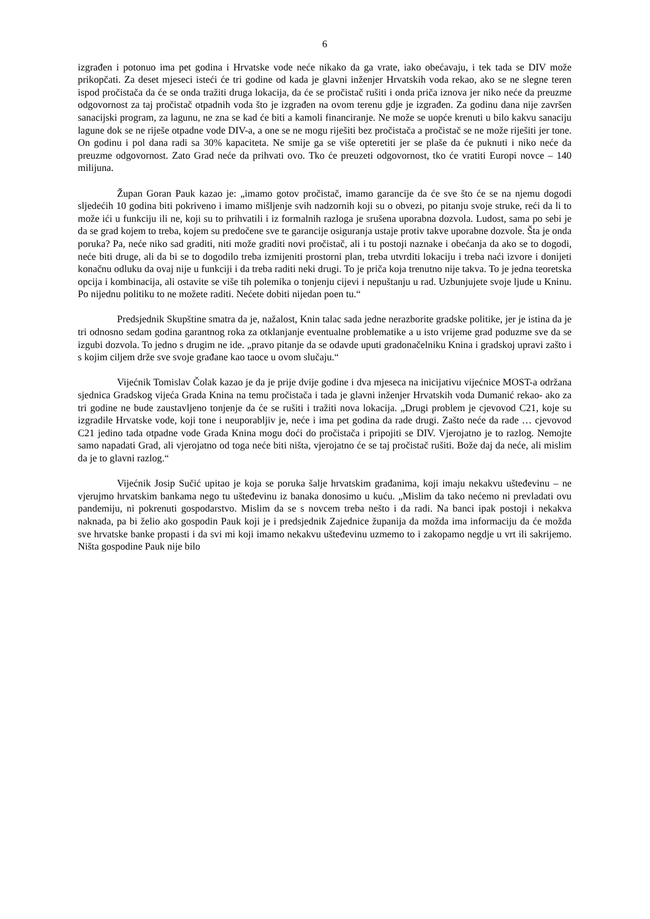6
izgrađen i potonuo ima pet godina i Hrvatske vode neće nikako da ga vrate, iako obećavaju, i tek tada se DIV može prikopčati. Za deset mjeseci isteći će tri godine od kada je glavni inženjer Hrvatskih voda rekao, ako se ne slegne teren ispod pročistača da će se onda tražiti druga lokacija, da će se pročistač rušiti i onda priča iznova jer niko neće da preuzme odgovornost za taj pročistač otpadnih voda što je izgrađen na ovom terenu gdje je izgrađen. Za godinu dana nije završen sanacijski program, za lagunu, ne zna se kad će biti a kamoli financiranje. Ne može se uopće krenuti u bilo kakvu sanaciju lagune dok se ne riješe otpadne vode DIV-a, a one se ne mogu riješiti bez pročistača a pročistač se ne može riješiti jer tone. On godinu i pol dana radi sa 30% kapaciteta. Ne smije ga se više opteretiti jer se plaše da će puknuti i niko neće da preuzme odgovornost. Zato Grad neće da prihvati ovo. Tko će preuzeti odgovornost, tko će vratiti Europi novce – 140 milijuna.
Župan Goran Pauk kazao je: „imamo gotov pročistač, imamo garancije da će sve što će se na njemu dogodi sljedećih 10 godina biti pokriveno i imamo mišljenje svih nadzornih koji su o obvezi, po pitanju svoje struke, reći da li to može ići u funkciju ili ne, koji su to prihvatili i iz formalnih razloga je srušena uporabna dozvola. Ludost, sama po sebi je da se grad kojem to treba, kojem su predočene sve te garancije osiguranja ustaje protiv takve uporabne dozvole. Šta je onda poruka? Pa, neće niko sad graditi, niti može graditi novi pročistač, ali i tu postoji naznake i obećanja da ako se to dogodi, neće biti druge, ali da bi se to dogodilo treba izmijeniti prostorni plan, treba utvrditi lokaciju i treba naći izvore i donijeti konačnu odluku da ovaj nije u funkciji i da treba raditi neki drugi. To je priča koja trenutno nije takva. To je jedna teoretska opcija i kombinacija, ali ostavite se više tih polemika o tonjenju cijevi i nepuštanju u rad. Uzbunjujete svoje ljude u Kninu. Po nijednu politiku to ne možete raditi. Nećete dobiti nijedan poen tu.“
Predsjednik Skupštine smatra da je, nažalost, Knin talac sada jedne nerazborite gradske politike, jer je istina da je tri odnosno sedam godina garantnog roka za otklanjanje eventualne problematike a u isto vrijeme grad poduzme sve da se izgubi dozvola. To jedno s drugim ne ide. „pravo pitanje da se odavde uputi gradonačelniku Knina i gradskoj upravi zašto i s kojim ciljem drže sve svoje građane kao taoce u ovom slučaju.“
Vijećnik Tomislav Čolak kazao je da je prije dvije godine i dva mjeseca na inicijativu vijećnice MOST-a održana sjednica Gradskog vijeća Grada Knina na temu pročistača i tada je glavni inženjer Hrvatskih voda Dumanić rekao- ako za tri godine ne bude zaustavljeno tonjenje da će se rušiti i tražiti nova lokacija. „Drugi problem je cjevovod C21, koje su izgradile Hrvatske vode, koji tone i neuporabljiv je, neće i ima pet godina da rade drugi. Zašto neće da rade … cjevovod C21 jedino tada otpadne vode Grada Knina mogu doći do pročistača i pripojiti se DIV. Vjerojatno je to razlog. Nemojte samo napadati Grad, ali vjerojatno od toga neće biti ništa, vjerojatno će se taj pročistač rušiti. Bože daj da neće, ali mislim da je to glavni razlog.“
Vijećnik Josip Sučić upitao je koja se poruka šalje hrvatskim građanima, koji imaju nekakvu ušteđevinu – ne vjerujmo hrvatskim bankama nego tu ušteđevinu iz banaka donosimo u kuću. „Mislim da tako nećemo ni prevladati ovu pandemiju, ni pokrenuti gospodarstvo. Mislim da se s novcem treba nešto i da radi. Na banci ipak postoji i nekakva naknada, pa bi želio ako gospodin Pauk koji je i predsjednik Zajednice županija da možda ima informaciju da će možda sve hrvatske banke propasti i da svi mi koji imamo nekakvu ušteđevinu uzmemo to i zakopamo negdje u vrt ili sakrijemo. Ništa gospodine Pauk nije bilo